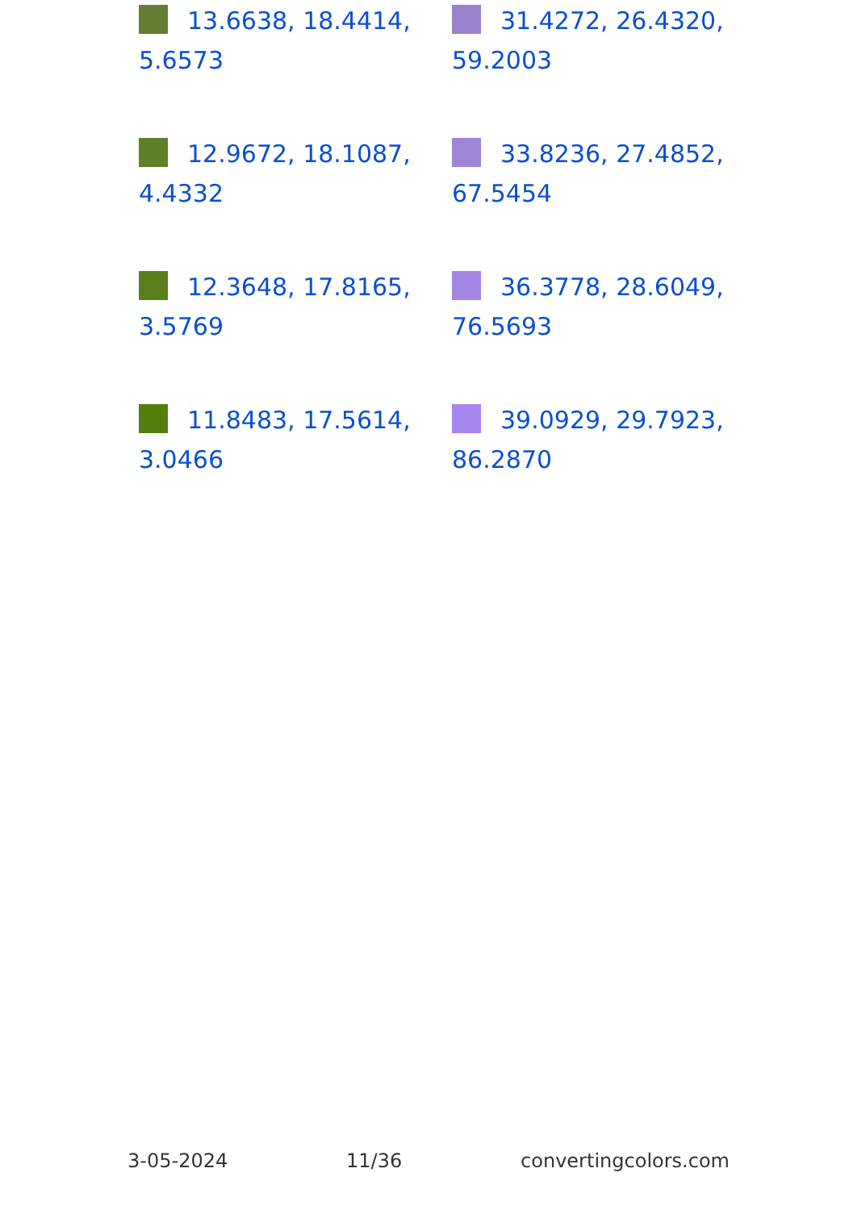13.6638, 18.4414, 5.6573
31.4272, 26.4320, 59.2003
12.9672, 18.1087, 4.4332
33.8236, 27.4852, 67.5454
12.3648, 17.8165, 3.5769
36.3778, 28.6049, 76.5693
11.8483, 17.5614, 3.0466
39.0929, 29.7923, 86.2870
3-05-2024 11/36 convertingcolors.com